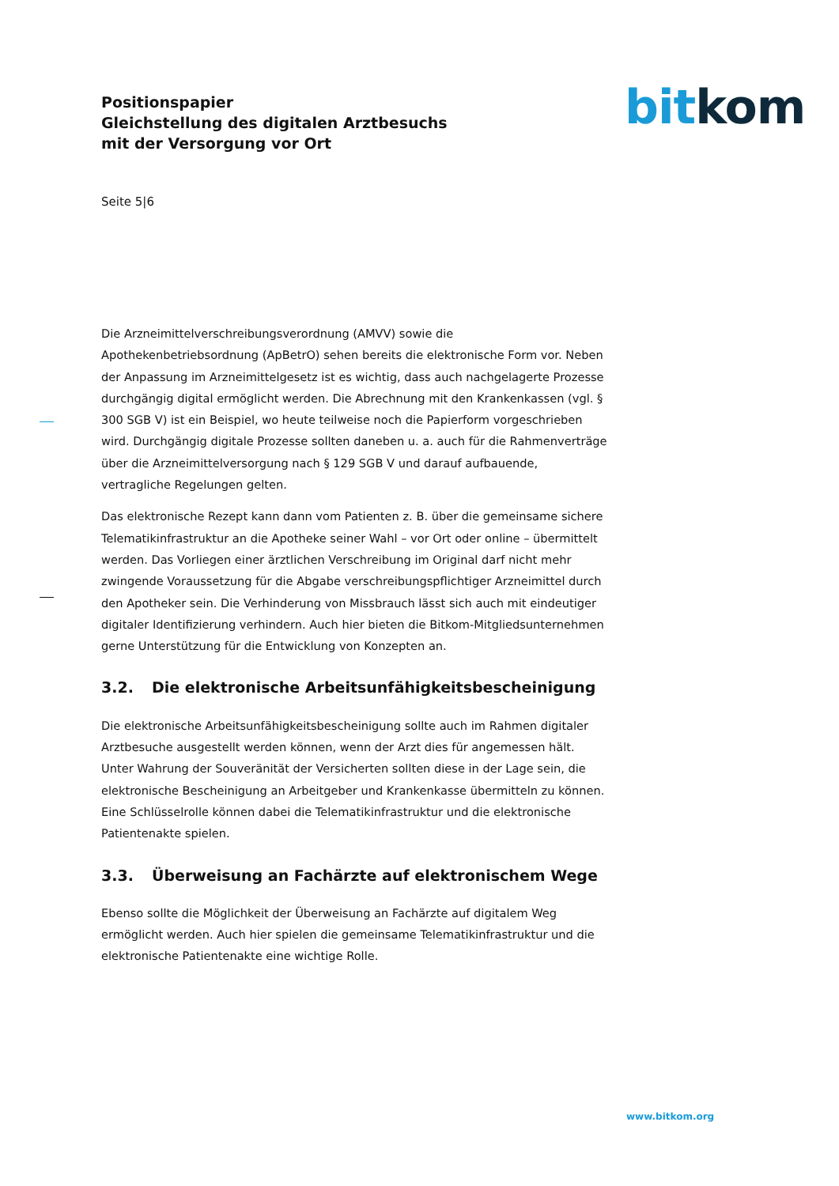Positionspapier
Gleichstellung des digitalen Arztbesuchs
mit der Versorgung vor Ort
bit kom
Seite 5|6
Die Arzneimittelverschreibungsverordnung (AMVV) sowie die Apothekenbetriebsordnung (ApBetrO) sehen bereits die elektronische Form vor. Neben der Anpassung im Arzneimittelgesetz ist es wichtig, dass auch nachgelagerte Prozesse durchgängig digital ermöglicht werden. Die Abrechnung mit den Krankenkassen (vgl. § 300 SGB V) ist ein Beispiel, wo heute teilweise noch die Papierform vorgeschrieben wird. Durchgängig digitale Prozesse sollten daneben u. a. auch für die Rahmenverträge über die Arzneimittelversorgung nach § 129 SGB V und darauf aufbauende, vertragliche Regelungen gelten.
Das elektronische Rezept kann dann vom Patienten z. B. über die gemeinsame sichere Telematikinfrastruktur an die Apotheke seiner Wahl – vor Ort oder online – übermittelt werden. Das Vorliegen einer ärztlichen Verschreibung im Original darf nicht mehr zwingende Voraussetzung für die Abgabe verschreibungspflichtiger Arzneimittel durch den Apotheker sein. Die Verhinderung von Missbrauch lässt sich auch mit eindeutiger digitaler Identifizierung verhindern. Auch hier bieten die Bitkom-Mitgliedsunternehmen gerne Unterstützung für die Entwicklung von Konzepten an.
3.2. Die elektronische Arbeitsunfähigkeitsbescheinigung
Die elektronische Arbeitsunfähigkeitsbescheinigung sollte auch im Rahmen digitaler Arztbesuche ausgestellt werden können, wenn der Arzt dies für angemessen hält. Unter Wahrung der Souveränität der Versicherten sollten diese in der Lage sein, die elektronische Bescheinigung an Arbeitgeber und Krankenkasse übermitteln zu können. Eine Schlüsselrolle können dabei die Telematikinfrastruktur und die elektronische Patientenakte spielen.
3.3. Überweisung an Fachärzte auf elektronischem Wege
Ebenso sollte die Möglichkeit der Überweisung an Fachärzte auf digitalem Weg ermöglicht werden. Auch hier spielen die gemeinsame Telematikinfrastruktur und die elektronische Patientenakte eine wichtige Rolle.
www.bitkom.org